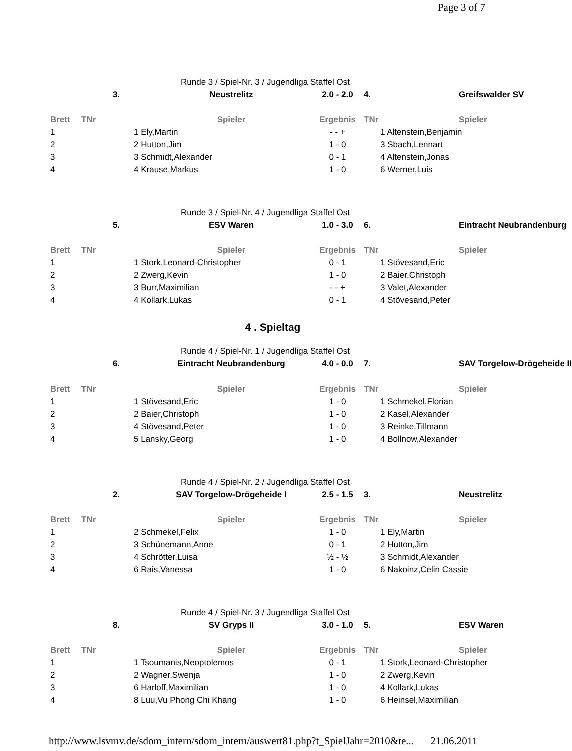Page 3 of 7
Runde 3 / Spiel-Nr. 3 / Jugendliga Staffel Ost
| | 3. | Neustrelitz | 2.0 - 2.0 | 4. | Greifswalder SV |
| Brett | TNr | Spieler | Ergebnis | TNr | Spieler |
| 1 | 1 Ely,Martin | | - - + | 1 Altenstein,Benjamin | |
| 2 | 2 Hutton,Jim | | 1 - 0 | 3 Sbach,Lennart | |
| 3 | 3 Schmidt,Alexander | | 0 - 1 | 4 Altenstein,Jonas | |
| 4 | 4 Krause,Markus | | 1 - 0 | 6 Werner,Luis | |
Runde 3 / Spiel-Nr. 4 / Jugendliga Staffel Ost
| | 5. | ESV Waren | 1.0 - 3.0 | 6. | Eintracht Neubrandenburg |
| Brett | TNr | Spieler | Ergebnis | TNr | Spieler |
| 1 | 1 Stork,Leonard-Christopher | | 0 - 1 | 1 Stövesand,Eric | |
| 2 | 2 Zwerg,Kevin | | 1 - 0 | 2 Baier,Christoph | |
| 3 | 3 Burr,Maximilian | | - - + | 3 Valet,Alexander | |
| 4 | 4 Kollark,Lukas | | 0 - 1 | 4 Stövesand,Peter | |
4 . Spieltag
Runde 4 / Spiel-Nr. 1 / Jugendliga Staffel Ost
| | 6. | Eintracht Neubrandenburg | 4.0 - 0.0 | 7. | SAV Torgelow-Drögeheide II |
| Brett | TNr | Spieler | Ergebnis | TNr | Spieler |
| 1 | 1 Stövesand,Eric | | 1 - 0 | 1 Schmekel,Florian | |
| 2 | 2 Baier,Christoph | | 1 - 0 | 2 Kasel,Alexander | |
| 3 | 4 Stövesand,Peter | | 1 - 0 | 3 Reinke,Tillmann | |
| 4 | 5 Lansky,Georg | | 1 - 0 | 4 Bollnow,Alexander | |
Runde 4 / Spiel-Nr. 2 / Jugendliga Staffel Ost
| | 2. | SAV Torgelow-Drögeheide I | 2.5 - 1.5 | 3. | Neustrelitz |
| Brett | TNr | Spieler | Ergebnis | TNr | Spieler |
| 1 | 2 Schmekel,Felix | | 1 - 0 | 1 Ely,Martin | |
| 2 | 3 Schünemann,Anne | | 0 - 1 | 2 Hutton,Jim | |
| 3 | 4 Schrötter,Luisa | | ½ - ½ | 3 Schmidt,Alexander | |
| 4 | 6 Rais,Vanessa | | 1 - 0 | 6 Nakoinz,Celin Cassie | |
Runde 4 / Spiel-Nr. 3 / Jugendliga Staffel Ost
| | 8. | SV Gryps II | 3.0 - 1.0 | 5. | ESV Waren |
| Brett | TNr | Spieler | Ergebnis | TNr | Spieler |
| 1 | 1 Tsoumanis,Neoptolemos | | 0 - 1 | 1 Stork,Leonard-Christopher | |
| 2 | 2 Wagner,Swenja | | 1 - 0 | 2 Zwerg,Kevin | |
| 3 | 6 Harloff,Maximilian | | 1 - 0 | 4 Kollark,Lukas | |
| 4 | 8 Luu,Vu Phong Chi Khang | | 1 - 0 | 6 Heinsel,Maximilian | |
http://www.lsvmv.de/sdom_intern/sdom_intern/auswert81.php?t_SpielJahr=2010&te... 21.06.2011